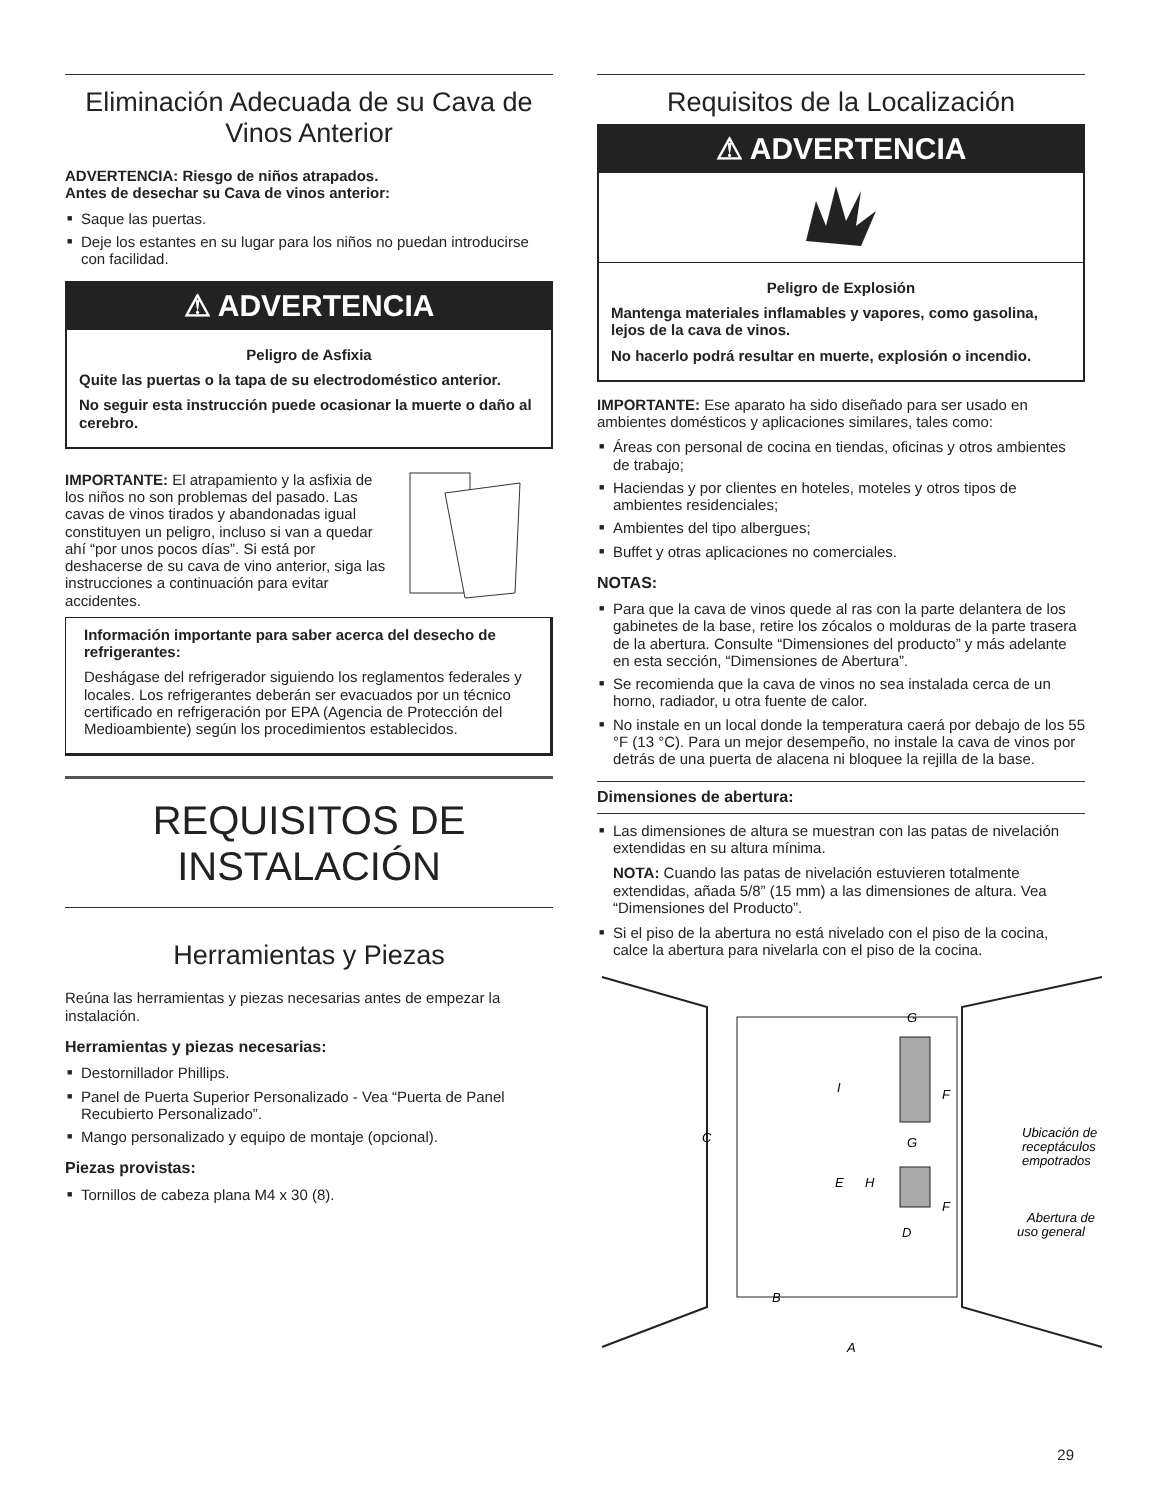Eliminación Adecuada de su Cava de Vinos Anterior
ADVERTENCIA: Riesgo de niños atrapados.
Antes de desechar su Cava de vinos anterior:
Saque las puertas.
Deje los estantes en su lugar para los niños no puedan introducirse con facilidad.
⚠ ADVERTENCIA
Peligro de Asfixia
Quite las puertas o la tapa de su electrodoméstico anterior.
No seguir esta instrucción puede ocasionar la muerte o daño al cerebro.
IMPORTANTE: El atrapamiento y la asfixia de los niños no son problemas del pasado. Las cavas de vinos tirados y abandonadas igual constituyen un peligro, incluso si van a quedar ahí “por unos pocos días”. Si está por deshacerse de su cava de vino anterior, siga las instrucciones a continuación para evitar accidentes.
Información importante para saber acerca del desecho de refrigerantes:
Deshágase del refrigerador siguiendo los reglamentos federales y locales. Los refrigerantes deberán ser evacuados por un técnico certificado en refrigeración por EPA (Agencia de Protección del Medioambiente) según los procedimientos establecidos.
REQUISITOS DE INSTALACIÓN
Herramientas y Piezas
Reúna las herramientas y piezas necesarias antes de empezar la instalación.
Herramientas y piezas necesarias:
Destornillador Phillips.
Panel de Puerta Superior Personalizado - Vea “Puerta de Panel Recubierto Personalizado”.
Mango personalizado y equipo de montaje (opcional).
Piezas provistas:
Tornillos de cabeza plana M4 x 30 (8).
Requisitos de la Localización
⚠ ADVERTENCIA
Peligro de Explosión
Mantenga materiales inflamables y vapores, como gasolina, lejos de la cava de vinos.
No hacerlo podrá resultar en muerte, explosión o incendio.
IMPORTANTE: Ese aparato ha sido diseñado para ser usado en ambientes domésticos y aplicaciones similares, tales como:
Áreas con personal de cocina en tiendas, oficinas y otros ambientes de trabajo;
Haciendas y por clientes en hoteles, moteles y otros tipos de ambientes residenciales;
Ambientes del tipo albergues;
Buffet y otras aplicaciones no comerciales.
NOTAS:
Para que la cava de vinos quede al ras con la parte delantera de los gabinetes de la base, retire los zócalos o molduras de la parte trasera de la abertura. Consulte “Dimensiones del producto” y más adelante en esta sección, “Dimensiones de Abertura”.
Se recomienda que la cava de vinos no sea instalada cerca de un horno, radiador, u otra fuente de calor.
No instale en un local donde la temperatura caerá por debajo de los 55 °F (13 °C). Para un mejor desempeño, no instale la cava de vinos por detrás de una puerta de alacena ni bloquee la rejilla de la base.
Dimensiones de abertura:
Las dimensiones de altura se muestran con las patas de nivelación extendidas en su altura mínima.
NOTA: Cuando las patas de nivelación estuvieren totalmente extendidas, añada 5/8” (15 mm) a las dimensiones de altura. Vea “Dimensiones del Producto”.
Si el piso de la abertura no está nivelado con el piso de la cocina, calce la abertura para nivelarla con el piso de la cocina.
C
G
I
F
G
E
H
F
D
B
A
Ubicación de
receptáculos
empotrados
Abertura de
uso general
29